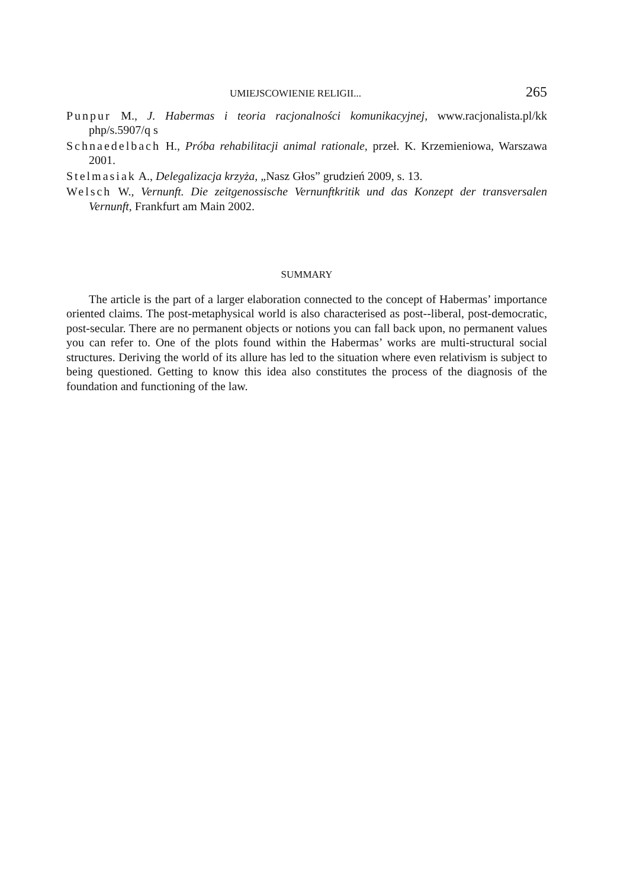UMIEJSCOWIENIE RELIGII... 265
Punpur M., J. Habermas i teoria racjonalności komunikacyjnej, www.racjonalista.pl/kk php/s.5907/q s
Schnaedelbach H., Próba rehabilitacji animal rationale, przeł. K. Krzemieniowa, Warszawa 2001.
Stelmasiak A., Delegalizacja krzyża, „Nasz Głos” grudzień 2009, s. 13.
Welsch W., Vernunft. Die zeitgenossische Vernunftkritik und das Konzept der transversalen Vernunft, Frankfurt am Main 2002.
SUMMARY
The article is the part of a larger elaboration connected to the concept of Habermas’ importance oriented claims. The post-metaphysical world is also characterised as post--liberal, post-democratic, post-secular. There are no permanent objects or notions you can fall back upon, no permanent values you can refer to. One of the plots found within the Habermas’ works are multi-structural social structures. Deriving the world of its allure has led to the situation where even relativism is subject to being questioned. Getting to know this idea also constitutes the process of the diagnosis of the foundation and functioning of the law.